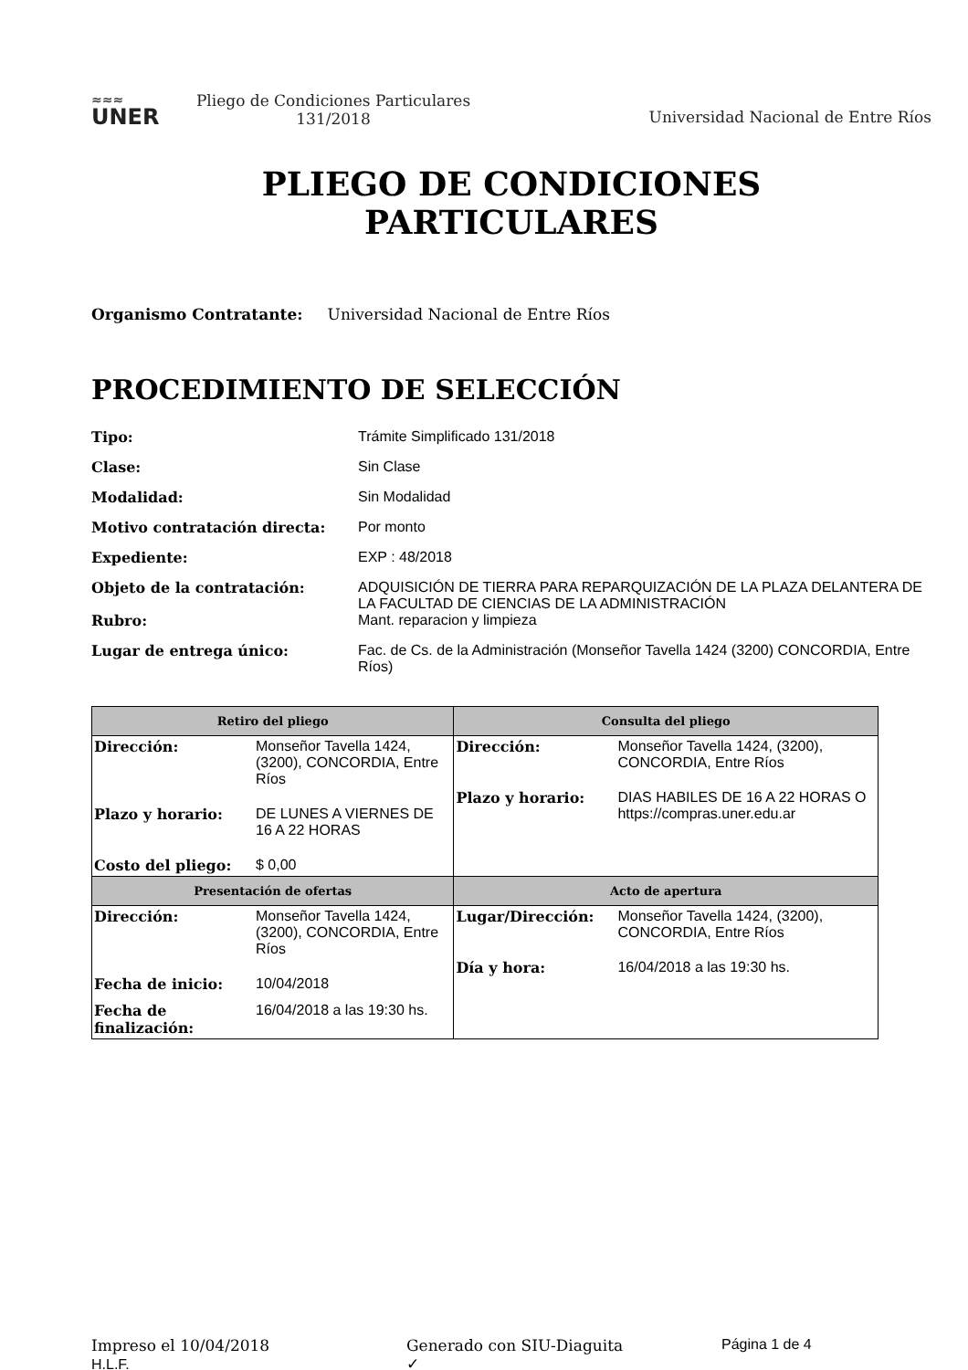≈≈≈
UNER
Pliego de Condiciones Particulares
131/2018
Universidad Nacional de Entre Ríos
PLIEGO DE CONDICIONES
PARTICULARES
Organismo Contratante: Universidad Nacional de Entre Ríos
PROCEDIMIENTO DE SELECCIÓN
| Tipo: | Trámite Simplificado 131/2018 |
| Clase: | Sin Clase |
| Modalidad: | Sin Modalidad |
| Motivo contratación directa: | Por monto |
| Expediente: | EXP : 48/2018 |
| Objeto de la contratación: | ADQUISICIÓN DE TIERRA PARA REPARQUIZACIÓN DE LA PLAZA DELANTERA DE LA FACULTAD DE CIENCIAS DE LA ADMINISTRACIÓN |
| Rubro: | Mant. reparacion y limpieza |
| Lugar de entrega único: | Fac. de Cs. de la Administración (Monseñor Tavella 1424 (3200) CONCORDIA, Entre Ríos) |
| Retiro del pliego | Consulta del pliego |
| --- | --- |
| / Dirección: / Monseñor Tavella 1424, (3200), CONCORDIA, Entre Ríos / / Plazo y horario: / DE LUNES A VIERNES DE 16 A 22 HORAS / / Costo del pliego: / $ 0,00 / | / Dirección: / Monseñor Tavella 1424, (3200), CONCORDIA, Entre Ríos / / Plazo y horario: / DIAS HABILES DE 16 A 22 HORAS O https://compras.uner.edu.ar / |
| Presentación de ofertas | Acto de apertura |
| / Dirección: / Monseñor Tavella 1424, (3200), CONCORDIA, Entre Ríos / / Fecha de inicio: / 10/04/2018 / / Fecha de finalización: / 16/04/2018 a las 19:30 hs. / | / Lugar/Dirección: / Monseñor Tavella 1424, (3200), CONCORDIA, Entre Ríos / / Día y hora: / 16/04/2018 a las 19:30 hs. / |
Impreso el 10/04/2018
H.L.F.
Generado con SIU-Diaguita
✓
Página 1 de 4